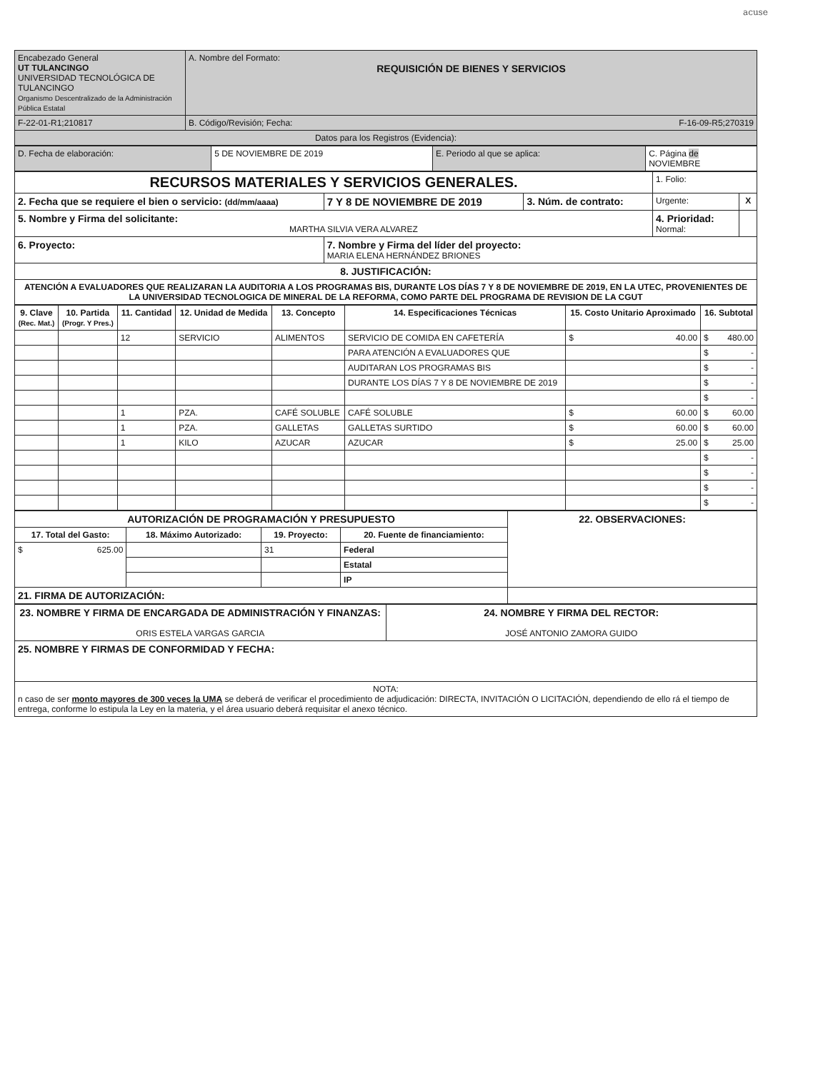acuse
| Encabezado General UT TULANCINGO UNIVERSIDAD TECNOLÓGICA DE TULANCINGO Organismo Descentralizado de la Administración Pública Estatal | A. Nombre del Formato: REQUISICIÓN DE BIENES Y SERVICIOS |
| F-22-01-R1;210817 | B. Código/Revisión; Fecha: F-16-09-R5;270319 |
| Datos para los Registros (Evidencia): | |
| D. Fecha de elaboración: | 5 DE NOVIEMBRE DE 2019 | E. Periodo al que se aplica: | C. Página de NOVIEMBRE |
| RECURSOS MATERIALES Y SERVICIOS GENERALES. | | | 1. Folio: | |
| 2. Fecha que se requiere el bien o servicio: (dd/mm/aaaa) | 7 Y 8 DE NOVIEMBRE DE 2019 | 3. Núm. de contrato: | Urgente: | X |
| 5. Nombre y Firma del solicitante: MARTHA SILVIA VERA ALVAREZ | | | 4. Prioridad: Normal: | |
| 6. Proyecto: | 7. Nombre y Firma del líder del proyecto: MARIA ELENA HERNÁNDEZ BRIONES | | | |
| 8. JUSTIFICACIÓN: | | | | |
| ATENCIÓN A EVALUADORES QUE REALIZARAN LA AUDITORIA A LOS PROGRAMAS BIS, DURANTE LOS DÍAS 7 Y 8 DE NOVIEMBRE DE 2019, EN LA UTEC, PROVENIENTES DE LA UNIVERSIDAD TECNOLOGICA DE MINERAL DE LA REFORMA, COMO PARTE DEL PROGRAMA DE REVISION DE LA CGUT | | | | |
| 9. Clave (Rec. Mat.) | 10. Partida (Progr. Y Pres.) | 11. Cantidad | 12. Unidad de Medida | 13. Concepto | 14. Especificaciones Técnicas | 15. Costo Unitario Aproximado | 16. Subtotal |
| --- | --- | --- | --- | --- | --- | --- | --- |
| | | 12 | SERVICIO | ALIMENTOS | SERVICIO DE COMIDA EN CAFETERÍA | $ 40.00 | $ 480.00 |
| | | | | | PARA ATENCIÓN A EVALUADORES QUE | | $ - |
| | | | | | AUDITARAN LOS PROGRAMAS BIS | | $ - |
| | | | | | DURANTE LOS DÍAS 7 Y 8 DE NOVIEMBRE DE 2019 | | $ - |
| | | | | | | | $ - |
| | | 1 | PZA. | CAFÉ SOLUBLE | CAFÉ SOLUBLE | $ 60.00 | $ 60.00 |
| | | 1 | PZA. | GALLETAS | GALLETAS SURTIDO | $ 60.00 | $ 60.00 |
| | | 1 | KILO | AZUCAR | AZUCAR | $ 25.00 | $ 25.00 |
| | | | | | | | $ - |
| | | | | | | | $ - |
| | | | | | | | $ - |
| | | | | | | | $ - |
| AUTORIZACIÓN DE PROGRAMACIÓN Y PRESUPUESTO | | | | 22. OBSERVACIONES: |
| 17. Total del Gasto: | 18. Máximo Autorizado: | 19. Proyecto: | 20. Fuente de financiamiento: | |
| $ 625.00 | | 31 | Federal | |
| | | | Estatal | |
| | | | IP | |
| 21. FIRMA DE AUTORIZACIÓN: | | | | |
| 23. NOMBRE Y FIRMA DE ENCARGADA DE ADMINISTRACIÓN Y FINANZAS: ORIS ESTELA VARGAS GARCIA | 24. NOMBRE Y FIRMA DEL RECTOR: JOSÉ ANTONIO ZAMORA GUIDO |
| 25. NOMBRE Y FIRMAS DE CONFORMIDAD Y FECHA: | |
| NOTA: n caso de ser monto mayores de 300 veces la UMA se deberá de verificar el procedimiento de adjudicación: DIRECTA, INVITACIÓN O LICITACIÓN, dependiendo de ello rá el tiempo de entrega, conforme lo estipula la Ley en la materia, y el área usuario deberá requisitar el anexo técnico. | |